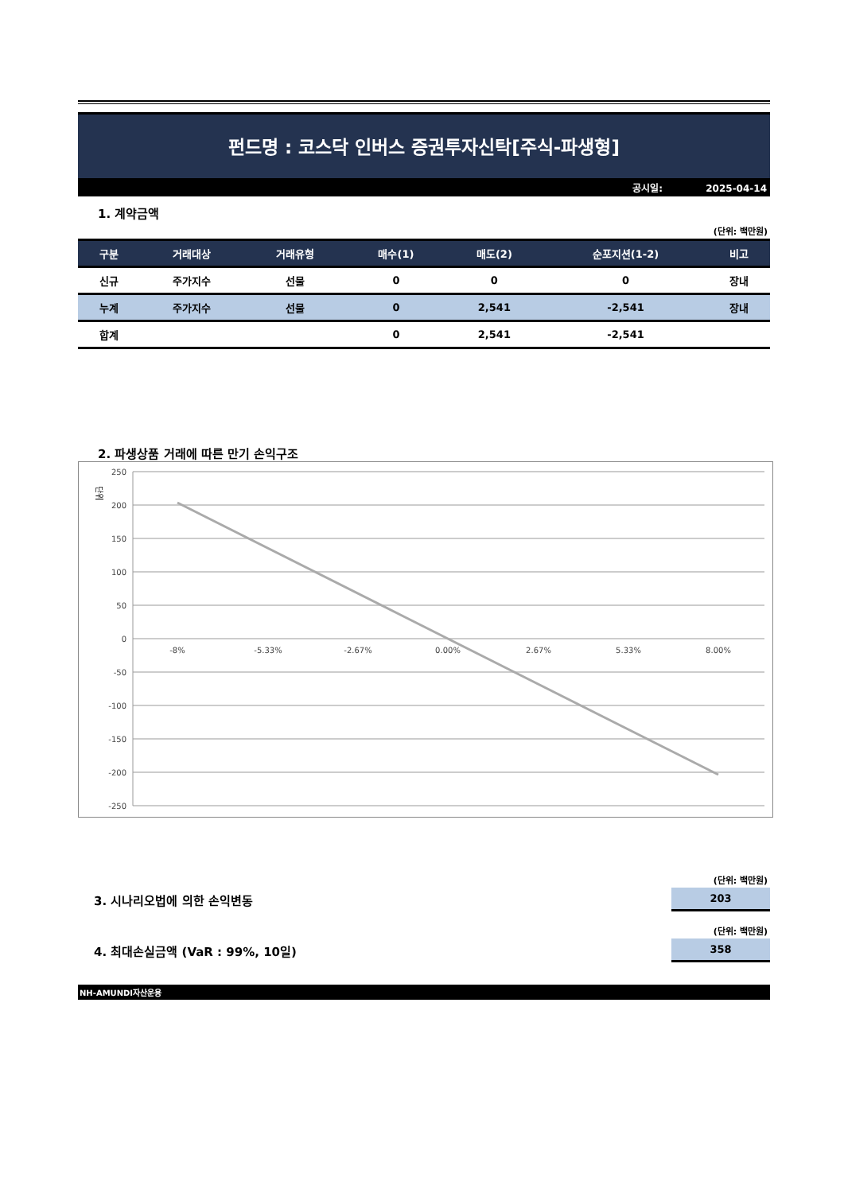펀드명 : 코스닥 인버스 증권투자신탁[주식-파생형]
공시일: 2025-04-14
1. 계약금액
(단위: 백만원)
| 구분 | 거래대상 | 거래유형 | 매수(1) | 매도(2) | 순포지션(1-2) | 비고 |
| --- | --- | --- | --- | --- | --- | --- |
| 신규 | 주가지수 | 선물 | 0 | 0 | 0 | 장내 |
| 누계 | 주가지수 | 선물 | 0 | 2,541 | -2,541 | 장내 |
| 합계 | | | 0 | 2,541 | -2,541 | |
2. 파생상품 거래에 따른 만기 손익구조
단위
250
200
150
100
50
0
-50
-100
-150
-200
-250
-8%
-5.33%
-2.67%
0.00%
2.67%
5.33%
8.00%
(단위: 백만원)
3. 시나리오법에 의한 손익변동
203
(단위: 백만원)
4. 최대손실금액 (VaR : 99%, 10일)
358
NH-AMUNDI자산운용